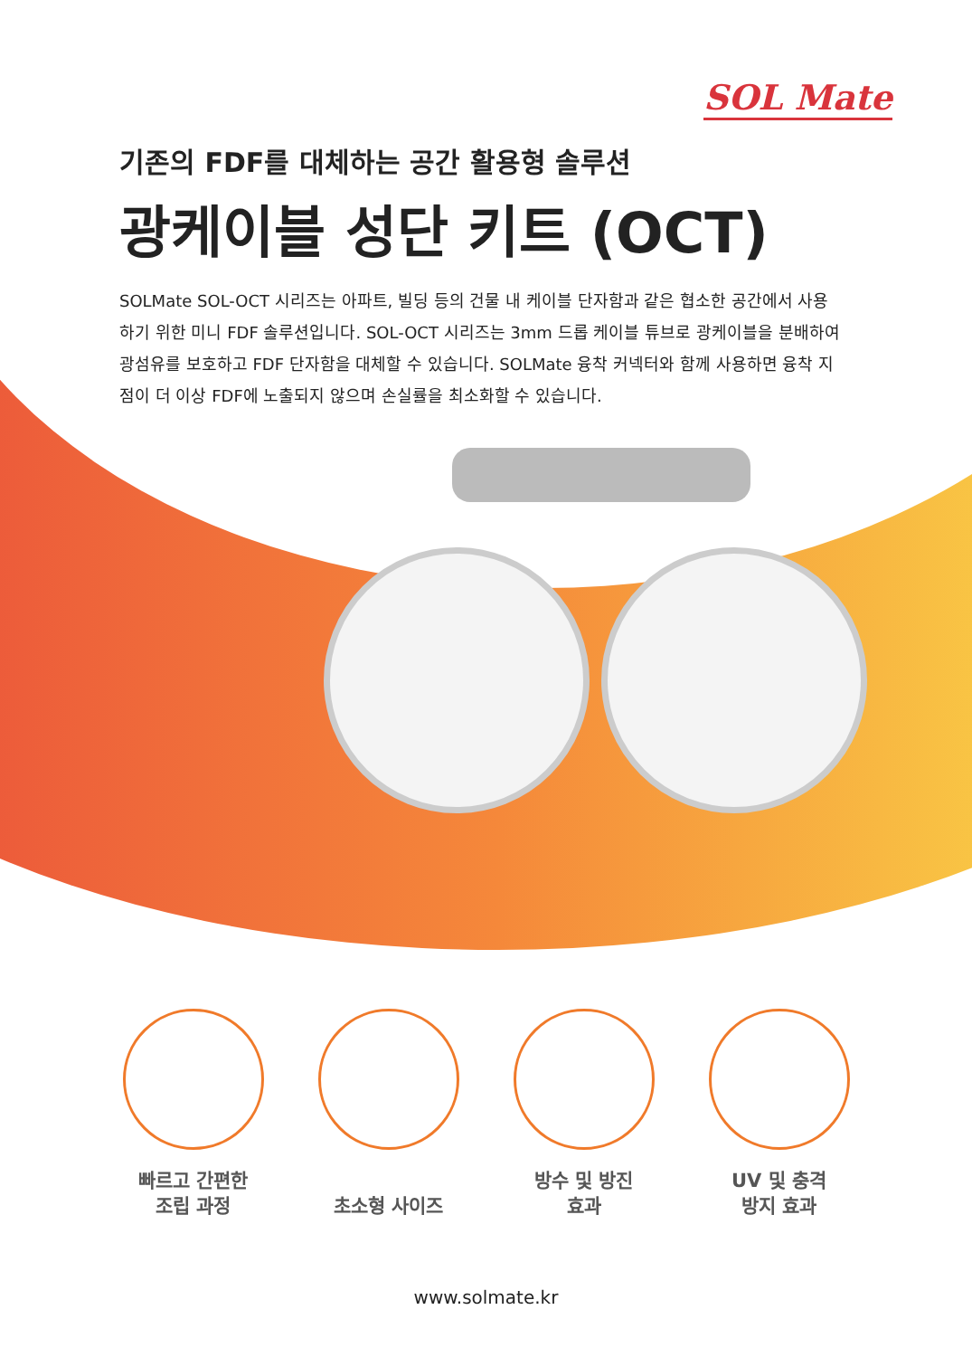SOL Mate
기존의 FDF를 대체하는 공간 활용형 솔루션
광케이블 성단 키트 (OCT)
SOLMate SOL-OCT 시리즈는 아파트, 빌딩 등의 건물 내 케이블 단자함과 같은 협소한 공간에서 사용하기 위한 미니 FDF 솔루션입니다. SOL-OCT 시리즈는 3mm 드롭 케이블 튜브로 광케이블을 분배하여 광섬유를 보호하고 FDF 단자함을 대체할 수 있습니다. SOLMate 융착 커넥터와 함께 사용하면 융착 지점이 더 이상 FDF에 노출되지 않으며 손실률을 최소화할 수 있습니다.
빠르고 간편한
조립 과정
초소형 사이즈 방수 및 방진
효과
UV 및 충격
방지 효과
www.solmate.kr